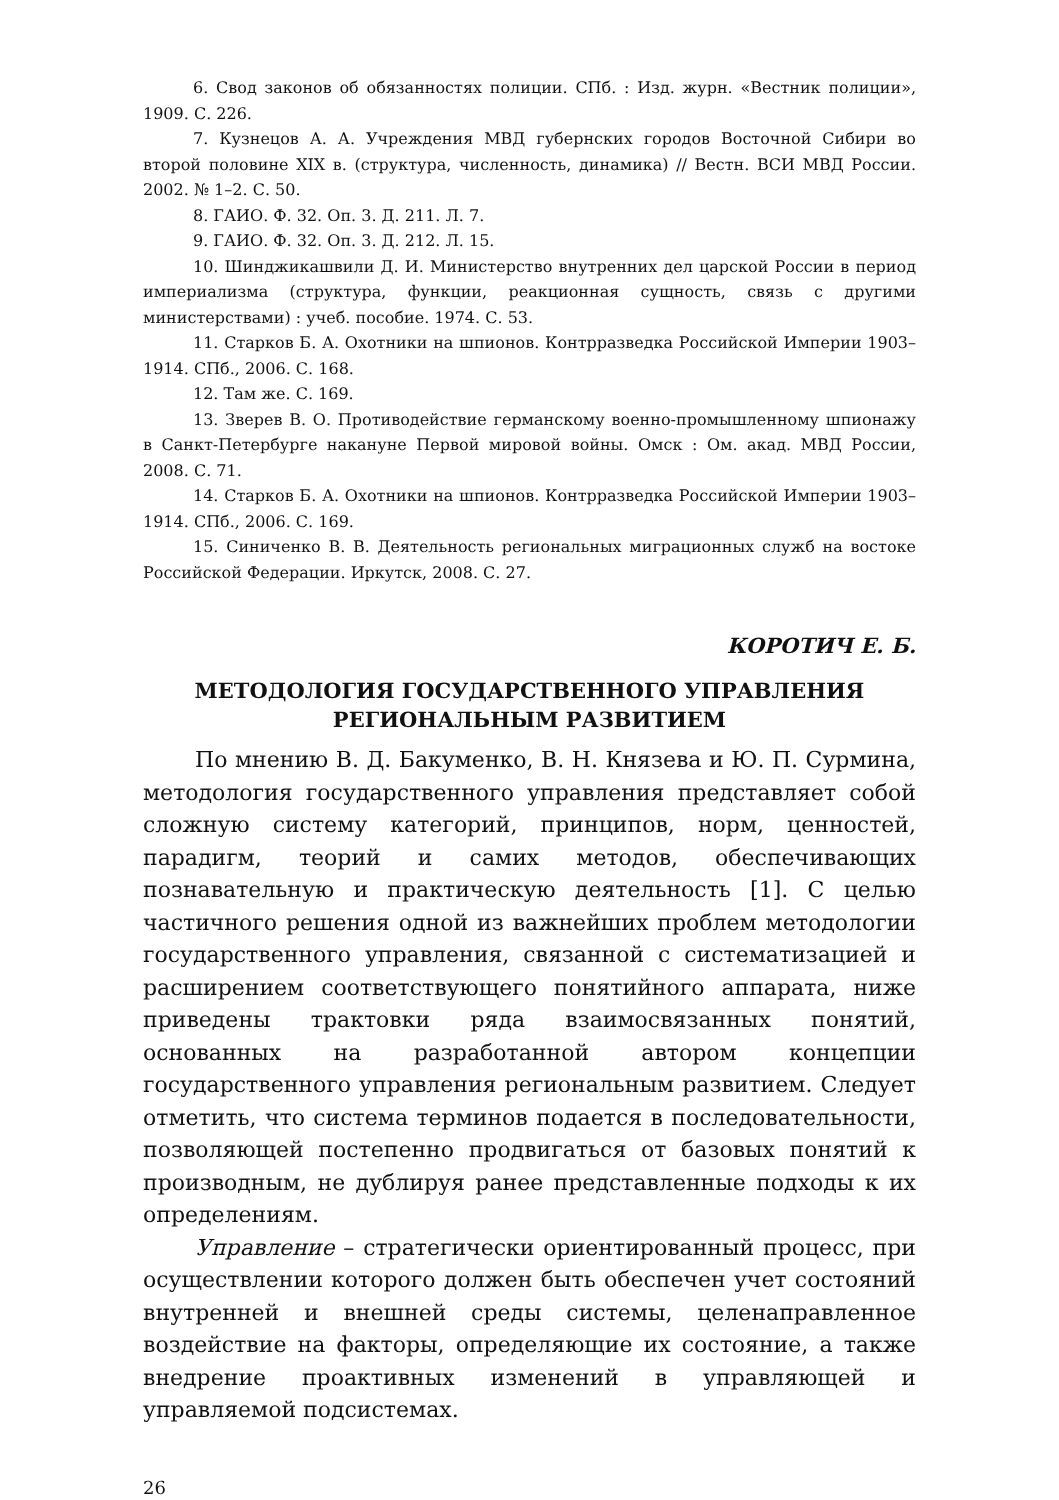6. Свод законов об обязанностях полиции. СПб. : Изд. журн. «Вестник полиции», 1909. С. 226.
7. Кузнецов А. А. Учреждения МВД губернских городов Восточной Сибири во второй половине XIX в. (структура, численность, динамика) // Вестн. ВСИ МВД России. 2002. № 1–2. С. 50.
8. ГАИО. Ф. 32. Оп. 3. Д. 211. Л. 7.
9. ГАИО. Ф. 32. Оп. 3. Д. 212. Л. 15.
10. Шинджикашвили Д. И. Министерство внутренних дел царской России в период империализма (структура, функции, реакционная сущность, связь с другими министерствами) : учеб. пособие. 1974. С. 53.
11. Старков Б. А. Охотники на шпионов. Контрразведка Российской Империи 1903–1914. СПб., 2006. С. 168.
12. Там же. С. 169.
13. Зверев В. О. Противодействие германскому военно-промышленному шпионажу в Санкт-Петербурге накануне Первой мировой войны. Омск : Ом. акад. МВД России, 2008. С. 71.
14. Старков Б. А. Охотники на шпионов. Контрразведка Российской Империи 1903–1914. СПб., 2006. С. 169.
15. Синиченко В. В. Деятельность региональных миграционных служб на востоке Российской Федерации. Иркутск, 2008. С. 27.
КОРОТИЧ Е. Б.
МЕТОДОЛОГИЯ ГОСУДАРСТВЕННОГО УПРАВЛЕНИЯ
РЕГИОНАЛЬНЫМ РАЗВИТИЕМ
По мнению В. Д. Бакуменко, В. Н. Князева и Ю. П. Сурмина, методология государственного управления представляет собой сложную систему категорий, принципов, норм, ценностей, парадигм, теорий и самих методов, обеспечивающих познавательную и практическую деятельность [1]. С целью частичного решения одной из важнейших проблем методологии государственного управления, связанной с систематизацией и расширением соответствующего понятийного аппарата, ниже приведены трактовки ряда взаимосвязанных понятий, основанных на разработанной автором концепции государственного управления региональным развитием. Следует отметить, что система терминов подается в последовательности, позволяющей постепенно продвигаться от базовых понятий к производным, не дублируя ранее представленные подходы к их определениям.
Управление – стратегически ориентированный процесс, при осуществлении которого должен быть обеспечен учет состояний внутренней и внешней среды системы, целенаправленное воздействие на факторы, определяющие их состояние, а также внедрение проактивных изменений в управляющей и управляемой подсистемах.
26